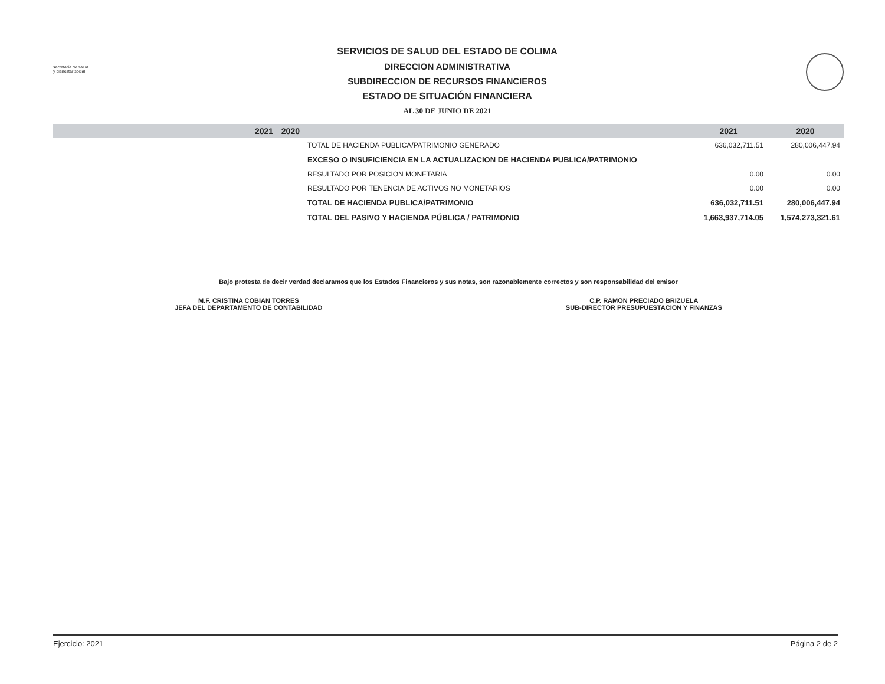secretaría de salud y bienestar social
SERVICIOS DE SALUD DEL ESTADO DE COLIMA
DIRECCION ADMINISTRATIVA
SUBDIRECCION DE RECURSOS FINANCIEROS
ESTADO DE SITUACIÓN FINANCIERA
AL 30 DE JUNIO DE 2021
| | 2021 | 2020 | | 2021 | 2020 |
| --- | --- | --- | --- | --- | --- |
| | | | TOTAL DE HACIENDA PUBLICA/PATRIMONIO GENERADO | 636,032,711.51 | 280,006,447.94 |
| | | | EXCESO O INSUFICIENCIA EN LA ACTUALIZACION DE HACIENDA PUBLICA/PATRIMONIO | | |
| | | | RESULTADO POR POSICION MONETARIA | 0.00 | 0.00 |
| | | | RESULTADO POR TENENCIA DE ACTIVOS NO MONETARIOS | 0.00 | 0.00 |
| | | | TOTAL DE HACIENDA PUBLICA/PATRIMONIO | 636,032,711.51 | 280,006,447.94 |
| | | | TOTAL DEL PASIVO Y HACIENDA PÚBLICA / PATRIMONIO | 1,663,937,714.05 | 1,574,273,321.61 |
Bajo protesta de decir verdad declaramos que los Estados Financieros y sus notas, son razonablemente correctos y son responsabilidad del emisor
M.F. CRISTINA COBIAN TORRES
JEFA DEL DEPARTAMENTO DE CONTABILIDAD
C.P. RAMON PRECIADO BRIZUELA
SUB-DIRECTOR PRESUPUESTACION Y FINANZAS
Ejercicio: 2021 Página 2 de 2